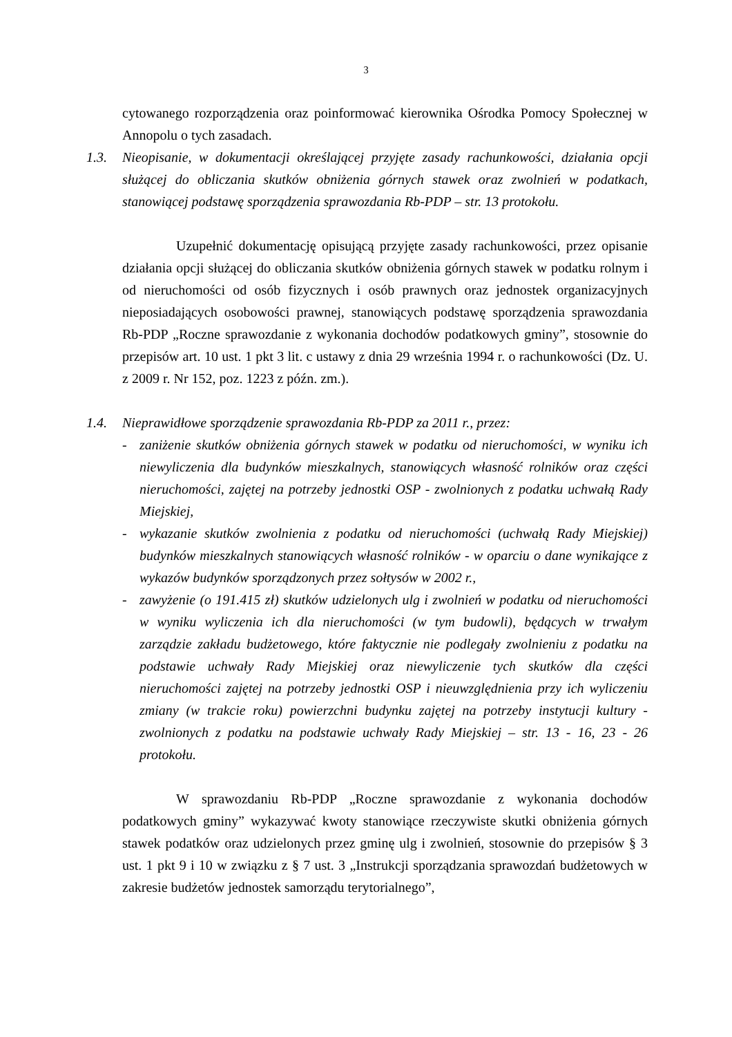3
cytowanego rozporządzenia oraz poinformować kierownika Ośrodka Pomocy Społecznej w Annopolu o tych zasadach.
1.3. Nieopisanie, w dokumentacji określającej przyjęte zasady rachunkowości, działania opcji służącej do obliczania skutków obniżenia górnych stawek oraz zwolnień w podatkach, stanowiącej podstawę sporządzenia sprawozdania Rb-PDP – str. 13 protokołu.
Uzupełnić dokumentację opisującą przyjęte zasady rachunkowości, przez opisanie działania opcji służącej do obliczania skutków obniżenia górnych stawek w podatku rolnym i od nieruchomości od osób fizycznych i osób prawnych oraz jednostek organizacyjnych nieposiadających osobowości prawnej, stanowiących podstawę sporządzenia sprawozdania Rb-PDP „Roczne sprawozdanie z wykonania dochodów podatkowych gminy”, stosownie do przepisów art. 10 ust. 1 pkt 3 lit. c ustawy z dnia 29 września 1994 r. o rachunkowości (Dz. U. z 2009 r. Nr 152, poz. 1223 z późn. zm.).
1.4. Nieprawidłowe sporządzenie sprawozdania Rb-PDP za 2011 r., przez:
- zaniżenie skutków obniżenia górnych stawek w podatku od nieruchomości, w wyniku ich niewyliczenia dla budynków mieszkalnych, stanowiących własność rolników oraz części nieruchomości, zajętej na potrzeby jednostki OSP - zwolnionych z podatku uchwałą Rady Miejskiej,
- wykazanie skutków zwolnienia z podatku od nieruchomości (uchwałą Rady Miejskiej) budynków mieszkalnych stanowiących własność rolników - w oparciu o dane wynikające z wykazów budynków sporządzonych przez sołtysów w 2002 r.,
- zawyżenie (o 191.415 zł) skutków udzielonych ulg i zwolnień w podatku od nieruchomości w wyniku wyliczenia ich dla nieruchomości (w tym budowli), będących w trwałym zarządzie zakładu budżetowego, które faktycznie nie podlegały zwolnieniu z podatku na podstawie uchwały Rady Miejskiej oraz niewyliczenie tych skutków dla części nieruchomości zajętej na potrzeby jednostki OSP i nieuwzględnienia przy ich wyliczeniu zmiany (w trakcie roku) powierzchni budynku zajętej na potrzeby instytucji kultury - zwolnionych z podatku na podstawie uchwały Rady Miejskiej – str. 13 - 16, 23 - 26 protokołu.
W sprawozdaniu Rb-PDP „Roczne sprawozdanie z wykonania dochodów podatkowych gminy” wykazywać kwoty stanowiące rzeczywiste skutki obniżenia górnych stawek podatków oraz udzielonych przez gminę ulg i zwolnień, stosownie do przepisów § 3 ust. 1 pkt 9 i 10 w związku z § 7 ust. 3 „Instrukcji sporządzania sprawozdań budżetowych w zakresie budżetów jednostek samorządu terytorialnego”,